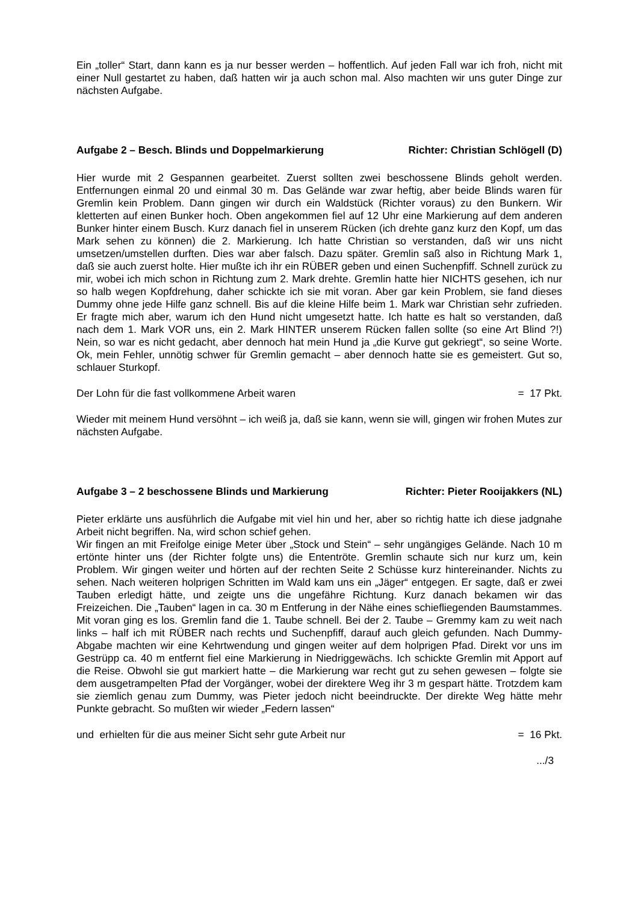Ein „toller“ Start, dann kann es ja nur besser werden – hoffentlich. Auf jeden Fall war ich froh, nicht mit einer Null gestartet zu haben, daß hatten wir ja auch schon mal. Also machten wir uns guter Dinge zur nächsten Aufgabe.
Aufgabe 2 – Besch. Blinds und Doppelmarkierung Richter: Christian Schlögell (D)
Hier wurde mit 2 Gespannen gearbeitet. Zuerst sollten zwei beschossene Blinds geholt werden. Entfernungen einmal 20 und einmal 30 m. Das Gelände war zwar heftig, aber beide Blinds waren für Gremlin kein Problem. Dann gingen wir durch ein Waldstück (Richter voraus) zu den Bunkern. Wir kletterten auf einen Bunker hoch. Oben angekommen fiel auf 12 Uhr eine Markierung auf dem anderen Bunker hinter einem Busch. Kurz danach fiel in unserem Rücken (ich drehte ganz kurz den Kopf, um das Mark sehen zu können) die 2. Markierung. Ich hatte Christian so verstanden, daß wir uns nicht umsetzen/umstellen durften. Dies war aber falsch. Dazu später. Gremlin saß also in Richtung Mark 1, daß sie auch zuerst holte. Hier mußte ich ihr ein RÜBER geben und einen Suchenpfiff. Schnell zurück zu mir, wobei ich mich schon in Richtung zum 2. Mark drehte. Gremlin hatte hier NICHTS gesehen, ich nur so halb wegen Kopfdrehung, daher schickte ich sie mit voran. Aber gar kein Problem, sie fand dieses Dummy ohne jede Hilfe ganz schnell. Bis auf die kleine Hilfe beim 1. Mark war Christian sehr zufrieden. Er fragte mich aber, warum ich den Hund nicht umgesetzt hatte. Ich hatte es halt so verstanden, daß nach dem 1. Mark VOR uns, ein 2. Mark HINTER unserem Rücken fallen sollte (so eine Art Blind ?!) Nein, so war es nicht gedacht, aber dennoch hat mein Hund ja „die Kurve gut gekriegt“, so seine Worte. Ok, mein Fehler, unnötig schwer für Gremlin gemacht – aber dennoch hatte sie es gemeistert. Gut so, schlauer Sturkopf.
Der Lohn für die fast vollkommene Arbeit waren = 17 Pkt.
Wieder mit meinem Hund versöhnt – ich weiß ja, daß sie kann, wenn sie will, gingen wir frohen Mutes zur nächsten Aufgabe.
Aufgabe 3 – 2 beschossene Blinds und Markierung Richter: Pieter Rooijakkers (NL)
Pieter erklärte uns ausführlich die Aufgabe mit viel hin und her, aber so richtig hatte ich diese jadgnahe Arbeit nicht begriffen. Na, wird schon schief gehen.
Wir fingen an mit Freifolge einige Meter über „Stock und Stein“ – sehr ungängiges Gelände. Nach 10 m ertönte hinter uns (der Richter folgte uns) die Ententröte. Gremlin schaute sich nur kurz um, kein Problem. Wir gingen weiter und hörten auf der rechten Seite 2 Schüsse kurz hintereinander. Nichts zu sehen. Nach weiteren holprigen Schritten im Wald kam uns ein „Jäger“ entgegen. Er sagte, daß er zwei Tauben erledigt hätte, und zeigte uns die ungefähre Richtung. Kurz danach bekamen wir das Freizeichen. Die „Tauben“ lagen in ca. 30 m Entferung in der Nähe eines schiefliegenden Baumstammes. Mit voran ging es los. Gremlin fand die 1. Taube schnell. Bei der 2. Taube – Gremmy kam zu weit nach links – half ich mit RÜBER nach rechts und Suchenpfiff, darauf auch gleich gefunden. Nach Dummy-Abgabe machten wir eine Kehrtwendung und gingen weiter auf dem holprigen Pfad. Direkt vor uns im Gestrüpp ca. 40 m entfernt fiel eine Markierung in Niedriggewächs. Ich schickte Gremlin mit Apport auf die Reise. Obwohl sie gut markiert hatte – die Markierung war recht gut zu sehen gewesen – folgte sie dem ausgetrampelten Pfad der Vorgänger, wobei der direktere Weg ihr 3 m gespart hätte. Trotzdem kam sie ziemlich genau zum Dummy, was Pieter jedoch nicht beeindruckte. Der direkte Weg hätte mehr Punkte gebracht. So mußten wir wieder „Federn lassen“
und erhielten für die aus meiner Sicht sehr gute Arbeit nur = 16 Pkt.
.../3